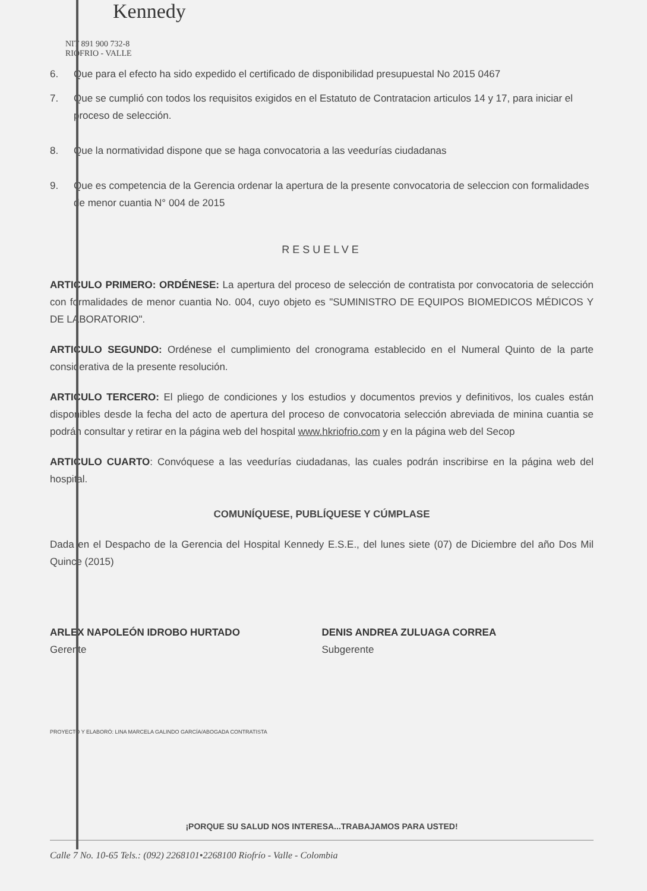Kennedy
NIT 891 900 732-8
RIOFRIO - VALLE
6. Que para el efecto ha sido expedido el certificado de disponibilidad presupuestal No 2015 0467
7. Que se cumplió con todos los requisitos exigidos en el Estatuto de Contratacion articulos 14 y 17, para iniciar el proceso de selección.
8. Que la normatividad dispone que se haga convocatoria a las veedurías ciudadanas
9. Que es competencia de la Gerencia ordenar la apertura de la presente convocatoria de seleccion con formalidades de menor cuantia N° 004 de 2015
RESUELVE
ARTICULO PRIMERO: ORDÉNESE: La apertura del proceso de selección de contratista por convocatoria de selección con formalidades de menor cuantia No. 004, cuyo objeto es "SUMINISTRO DE EQUIPOS BIOMEDICOS MÉDICOS Y DE LABORATORIO".
ARTICULO SEGUNDO: Ordénese el cumplimiento del cronograma establecido en el Numeral Quinto de la parte considerativa de la presente resolución.
ARTICULO TERCERO: El pliego de condiciones y los estudios y documentos previos y definitivos, los cuales están disponibles desde la fecha del acto de apertura del proceso de convocatoria selección abreviada de minina cuantia se podrán consultar y retirar en la página web del hospital www.hkriofrio.com y en la página web del Secop
ARTICULO CUARTO: Convóquese a las veedurías ciudadanas, las cuales podrán inscribirse en la página web del hospital.
COMUNÍQUESE, PUBLÍQUESE Y CÚMPLASE
Dada en el Despacho de la Gerencia del Hospital Kennedy E.S.E., del lunes siete (07) de Diciembre del año Dos Mil Quince (2015)
ARLEX NAPOLEÓN IDROBO HURTADO
Gerente
DENIS ANDREA ZULUAGA CORREA
Subgerente
PROYECTO Y ELABORÓ: LINA MARCELA GALINDO GARCÍA/ABOGADA CONTRATISTA
¡PORQUE SU SALUD NOS INTERESA...TRABAJAMOS PARA USTED!
Calle 7 No. 10-65 Tels.: (092) 2268101•2268100 Riofrío - Valle - Colombia